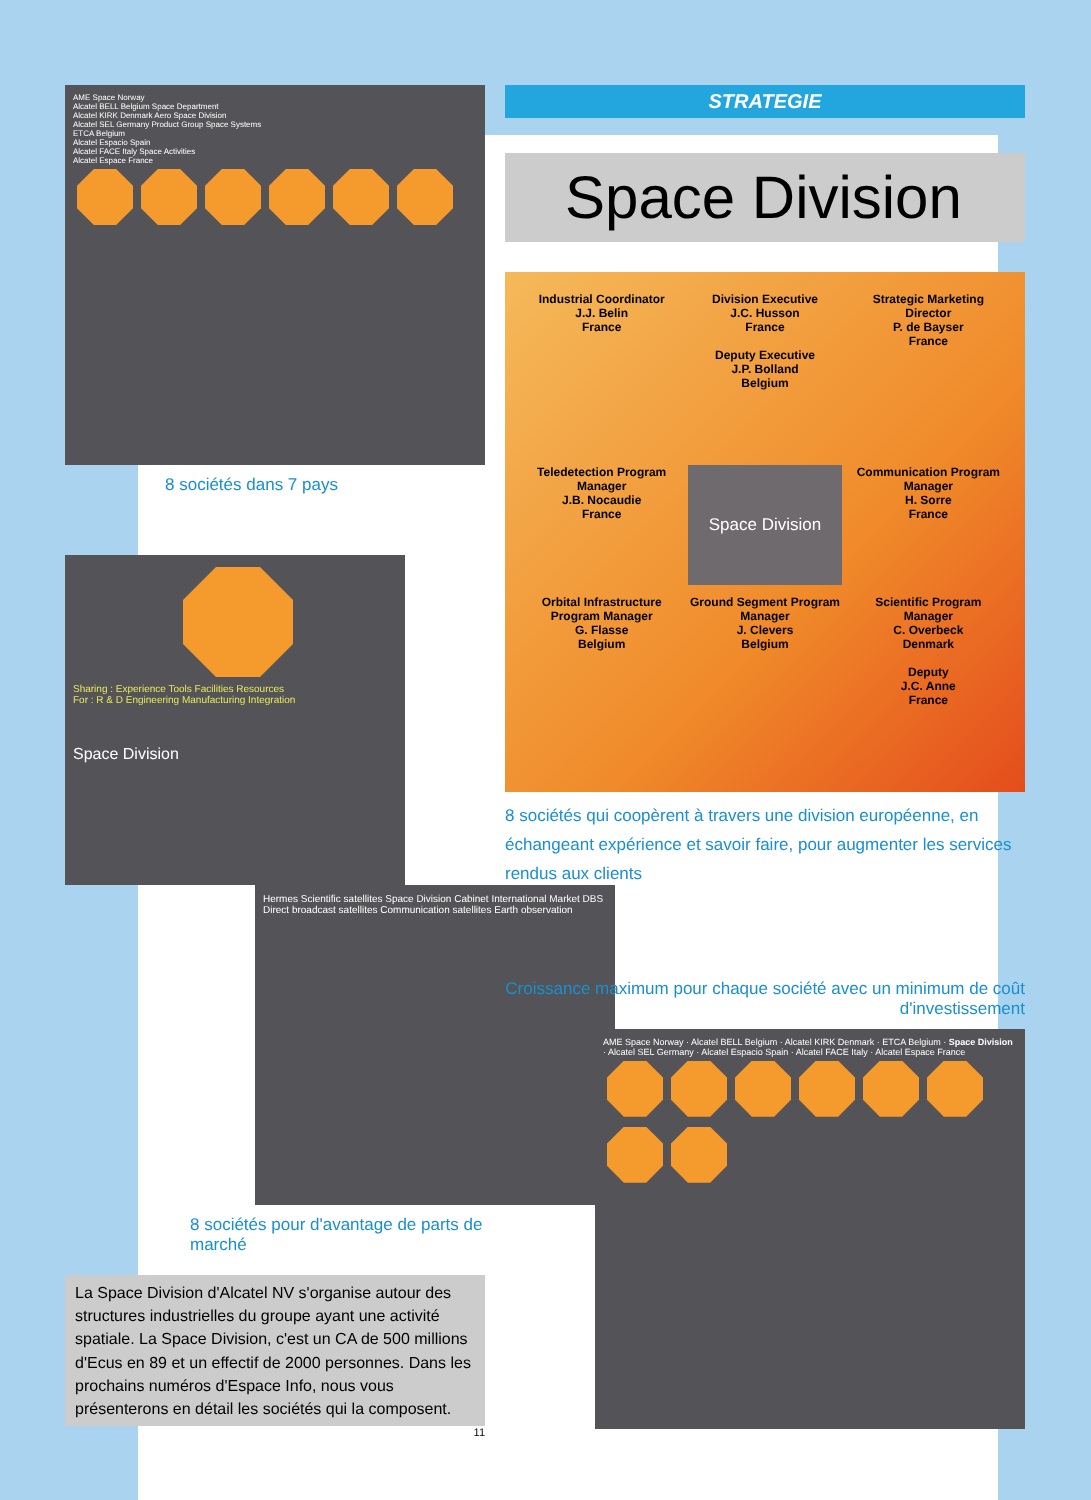AME Space Norway
Alcatel BELL Belgium Space Department
Alcatel KIRK Denmark Aero Space Division
Alcatel SEL Germany Product Group Space Systems
ETCA Belgium
Alcatel Espacio Spain
Alcatel FACE Italy Space Activities
Alcatel Espace France
8 sociétés dans 7 pays
Sharing : Experience Tools Facilities Resources
For : R & D Engineering Manufacturing Integration
Space Division
Hermes Scientific satellites Space Division Cabinet International Market DBS Direct broadcast satellites Communication satellites Earth observation
8 sociétés pour d'avantage de parts de marché
La Space Division d'Alcatel NV s'organise autour des structures industrielles du groupe ayant une activité spatiale. La Space Division, c'est un CA de 500 millions d'Ecus en 89 et un effectif de 2000 personnes. Dans les prochains numéros d'Espace Info, nous vous présenterons en détail les sociétés qui la composent.
11
STRATEGIE
Space Division
Industrial Coordinator
J.J. Belin
France
Division Executive
J.C. Husson
France
Deputy Executive
J.P. Bolland
Belgium
Strategic Marketing Director
P. de Bayser
France
Teledetection Program Manager
J.B. Nocaudie
France
Space Division
Communication Program Manager
H. Sorre
France
Orbital Infrastructure Program Manager
G. Flasse
Belgium
Ground Segment Program Manager
J. Clevers
Belgium
Scientific Program Manager
C. Overbeck
Denmark
Deputy
J.C. Anne
France
8 sociétés qui coopèrent à travers une division européenne, en échangeant expérience et savoir faire, pour augmenter les services rendus aux clients
Croissance maximum pour chaque société avec un minimum de coût d'investissement
AME Space Norway · Alcatel BELL Belgium · Alcatel KIRK Denmark · ETCA Belgium · Space Division · Alcatel SEL Germany · Alcatel Espacio Spain · Alcatel FACE Italy · Alcatel Espace France